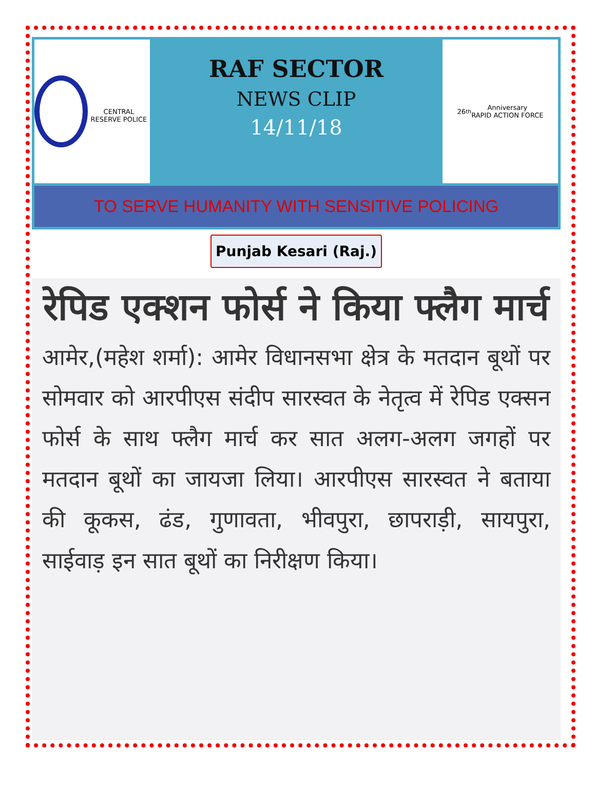CENTRAL RESERVE POLICE
RAF SECTOR
NEWS CLIP
14/11/18
26<sup>th</sup> Anniversary
RAPID ACTION FORCE
TO SERVE HUMANITY WITH SENSITIVE POLICING
Punjab Kesari (Raj.)
रेपिड एक्शन फोर्स ने किया फ्लैग मार्च
आमेर,(महेश शर्मा): आमेर विधानसभा क्षेत्र के मतदान बूथों पर सोमवार को आरपीएस संदीप सारस्वत के नेतृत्व में रेपिड एक्सन फोर्स के साथ फ्लैग मार्च कर सात अलग-अलग जगहों पर मतदान बूथों का जायजा लिया। आरपीएस सारस्वत ने बताया की कूकस, ढंड, गुणावता, भीवपुरा, छापराड़ी, सायपुरा, साईवाड़ इन सात बूथों का निरीक्षण किया।